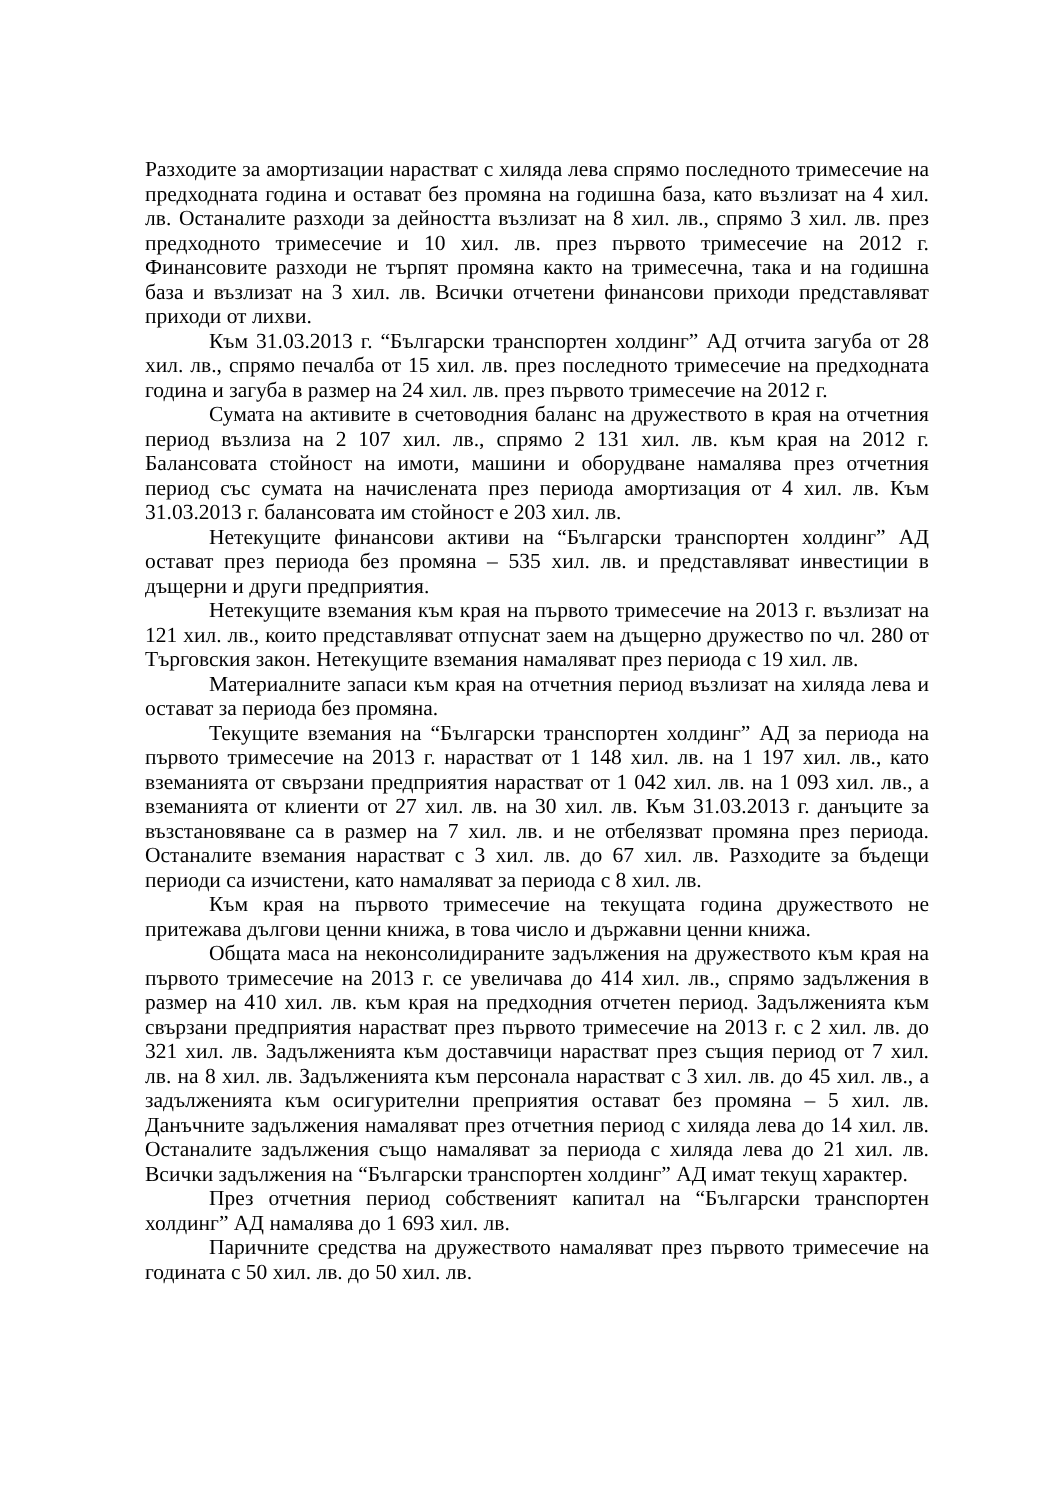Разходите за амортизации нарастват с хиляда лева спрямо последното тримесечие на предходната година и остават без промяна на годишна база, като възлизат на 4 хил. лв. Останалите разходи за дейността възлизат на 8 хил. лв., спрямо 3 хил. лв. през предходното тримесечие и 10 хил. лв. през първото тримесечие на 2012 г. Финансовите разходи не търпят промяна както на тримесечна, така и на годишна база и възлизат на 3 хил. лв. Всички отчетени финансови приходи представляват приходи от лихви.
Към 31.03.2013 г. “Български транспортен холдинг” АД отчита загуба от 28 хил. лв., спрямо печалба от 15 хил. лв. през последното тримесечие на предходната година и загуба в размер на 24 хил. лв. през първото тримесечие на 2012 г.
Сумата на активите в счетоводния баланс на дружеството в края на отчетния период възлиза на 2 107 хил. лв., спрямо 2 131 хил. лв. към края на 2012 г. Балансовата стойност на имоти, машини и оборудване намалява през отчетния период със сумата на начислената през периода амортизация от 4 хил. лв. Към 31.03.2013 г. балансовата им стойност е 203 хил. лв.
Нетекущите финансови активи на “Български транспортен холдинг” АД остават през периода без промяна – 535 хил. лв. и представляват инвестиции в дъщерни и други предприятия.
Нетекущите вземания към края на първото тримесечие на 2013 г. възлизат на 121 хил. лв., които представляват отпуснат заем на дъщерно дружество по чл. 280 от Търговския закон. Нетекущите вземания намаляват през периода с 19 хил. лв.
Материалните запаси към края на отчетния период възлизат на хиляда лева и остават за периода без промяна.
Текущите вземания на “Български транспортен холдинг” АД за периода на първото тримесечие на 2013 г. нарастват от 1 148 хил. лв. на 1 197 хил. лв., като вземанията от свързани предприятия нарастват от 1 042 хил. лв. на 1 093 хил. лв., а вземанията от клиенти от 27 хил. лв. на 30 хил. лв. Към 31.03.2013 г. данъците за възстановяване са в размер на 7 хил. лв. и не отбелязват промяна през периода. Останалите вземания нарастват с 3 хил. лв. до 67 хил. лв. Разходите за бъдещи периоди са изчистени, като намаляват за периода с 8 хил. лв.
Към края на първото тримесечие на текущата година дружеството не притежава дългови ценни книжа, в това число и държавни ценни книжа.
Общата маса на неконсолидираните задължения на дружеството към края на първото тримесечие на 2013 г. се увеличава до 414 хил. лв., спрямо задължения в размер на 410 хил. лв. към края на предходния отчетен период. Задълженията към свързани предприятия нарастват през първото тримесечие на 2013 г. с 2 хил. лв. до 321 хил. лв. Задълженията към доставчици нарастват през същия период от 7 хил. лв. на 8 хил. лв. Задълженията към персонала нарастват с 3 хил. лв. до 45 хил. лв., а задълженията към осигурителни преприятия остават без промяна – 5 хил. лв. Данъчните задължения намаляват през отчетния период с хиляда лева до 14 хил. лв. Останалите задължения също намаляват за периода с хиляда лева до 21 хил. лв. Всички задължения на “Български транспортен холдинг” АД имат текущ характер.
През отчетния период собственият капитал на “Български транспортен холдинг” АД намалява до 1 693 хил. лв.
Паричните средства на дружеството намаляват през първото тримесечие на годината с 50 хил. лв. до 50 хил. лв.